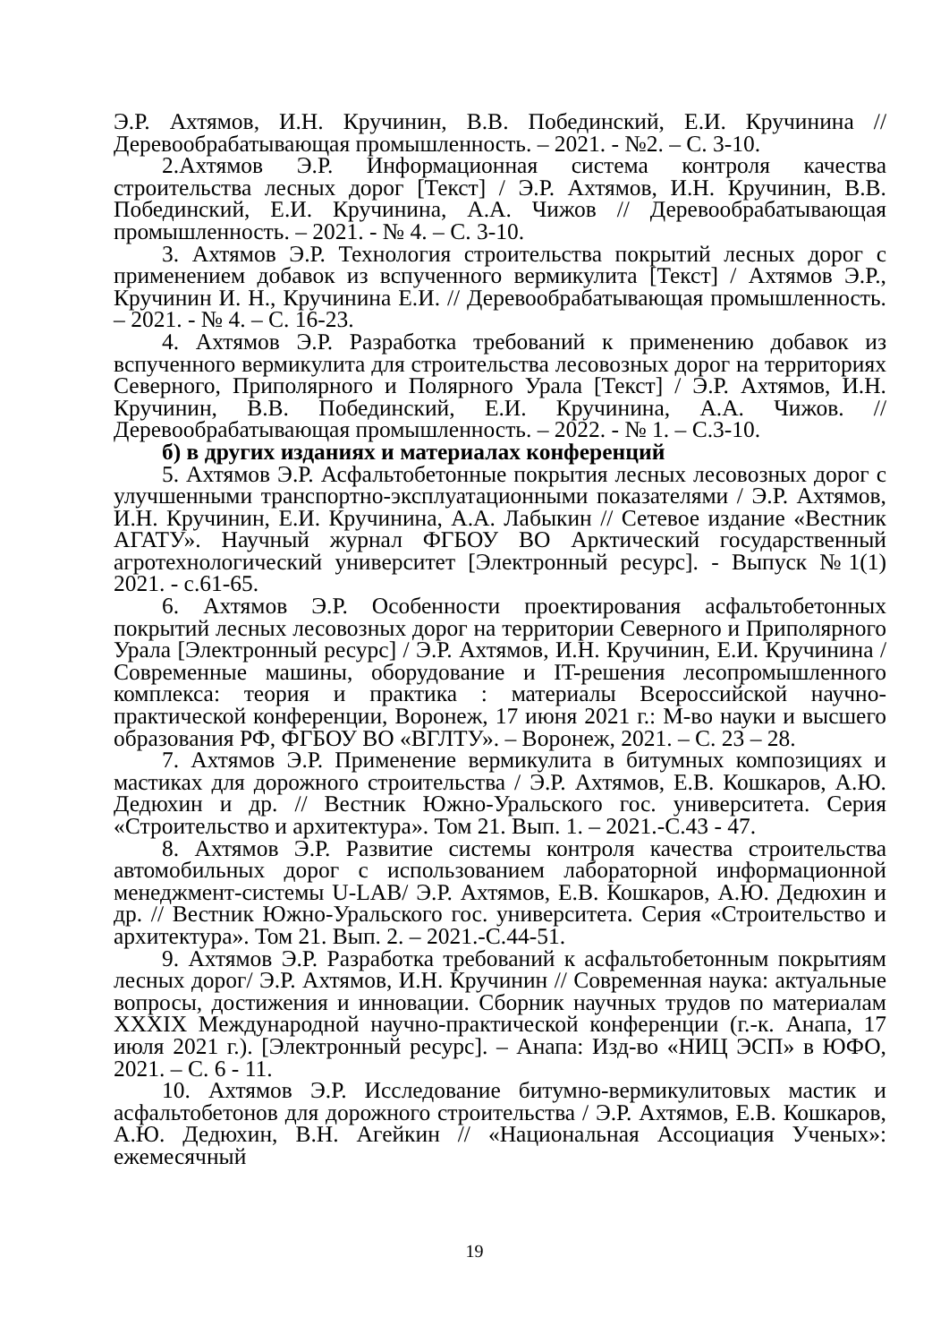Э.Р. Ахтямов, И.Н. Кручинин, В.В. Побединский, Е.И. Кручинина // Деревообрабатывающая промышленность. – 2021. - №2. – С. 3-10.
2.Ахтямов Э.Р. Информационная система контроля качества строительства лесных дорог [Текст] / Э.Р. Ахтямов, И.Н. Кручинин, В.В. Побединский, Е.И. Кручинина, А.А. Чижов // Деревообрабатывающая промышленность. – 2021. - № 4. – С. 3-10.
3. Ахтямов Э.Р. Технология строительства покрытий лесных дорог с применением добавок из вспученного вермикулита [Текст] / Ахтямов Э.Р., Кручинин И. Н., Кручинина Е.И. // Деревообрабатывающая промышленность. – 2021. - № 4. – С. 16-23.
4. Ахтямов Э.Р. Разработка требований к применению добавок из вспученного вермикулита для строительства лесовозных дорог на территориях Северного, Приполярного и Полярного Урала [Текст] / Э.Р. Ахтямов, И.Н. Кручинин, В.В. Побединский, Е.И. Кручинина, А.А. Чижов. // Деревообрабатывающая промышленность. – 2022. - № 1. – С.3-10.
б) в других изданиях и материалах конференций
5. Ахтямов Э.Р. Асфальтобетонные покрытия лесных лесовозных дорог с улучшенными транспортно-эксплуатационными показателями / Э.Р. Ахтямов, И.Н. Кручинин, Е.И. Кручинина, А.А. Лабыкин // Сетевое издание «Вестник АГАТУ». Научный журнал ФГБОУ ВО Арктический государственный агротехнологический университет [Электронный ресурс]. - Выпуск №1(1) 2021. - с.61-65.
6. Ахтямов Э.Р. Особенности проектирования асфальтобетонных покрытий лесных лесовозных дорог на территории Северного и Приполярного Урала [Электронный ресурс] / Э.Р. Ахтямов, И.Н. Кручинин, Е.И. Кручинина /Современные машины, оборудование и IT-решения лесопромышленного комплекса: теория и практика : материалы Всероссийской научно-практической конференции, Воронеж, 17 июня 2021 г.: М-во науки и высшего образования РФ, ФГБОУ ВО «ВГЛТУ». – Воронеж, 2021. – С. 23 – 28.
7. Ахтямов Э.Р. Применение вермикулита в битумных композициях и мастиках для дорожного строительства / Э.Р. Ахтямов, Е.В. Кошкаров, А.Ю. Дедюхин и др. // Вестник Южно-Уральского гос. университета. Серия «Строительство и архитектура». Том 21. Вып. 1. – 2021.-С.43 - 47.
8. Ахтямов Э.Р. Развитие системы контроля качества строительства автомобильных дорог с использованием лабораторной информационной менеджмент-системы U-LAB/ Э.Р. Ахтямов, Е.В. Кошкаров, А.Ю. Дедюхин и др. // Вестник Южно-Уральского гос. университета. Серия «Строительство и архитектура». Том 21. Вып. 2. – 2021.-С.44-51.
9. Ахтямов Э.Р. Разработка требований к асфальтобетонным покрытиям лесных дорог/ Э.Р. Ахтямов, И.Н. Кручинин // Современная наука: актуальные вопросы, достижения и инновации. Сборник научных трудов по материалам XXXIX Международной научно-практической конференции (г.-к. Анапа, 17 июля 2021 г.). [Электронный ресурс]. – Анапа: Изд-во «НИЦ ЭСП» в ЮФО, 2021. – С. 6 - 11.
10. Ахтямов Э.Р. Исследование битумно-вермикулитовых мастик и асфальтобетонов для дорожного строительства / Э.Р. Ахтямов, Е.В. Кошкаров, А.Ю. Дедюхин, В.Н. Агейкин // «Национальная Ассоциация Ученых»: ежемесячный
19